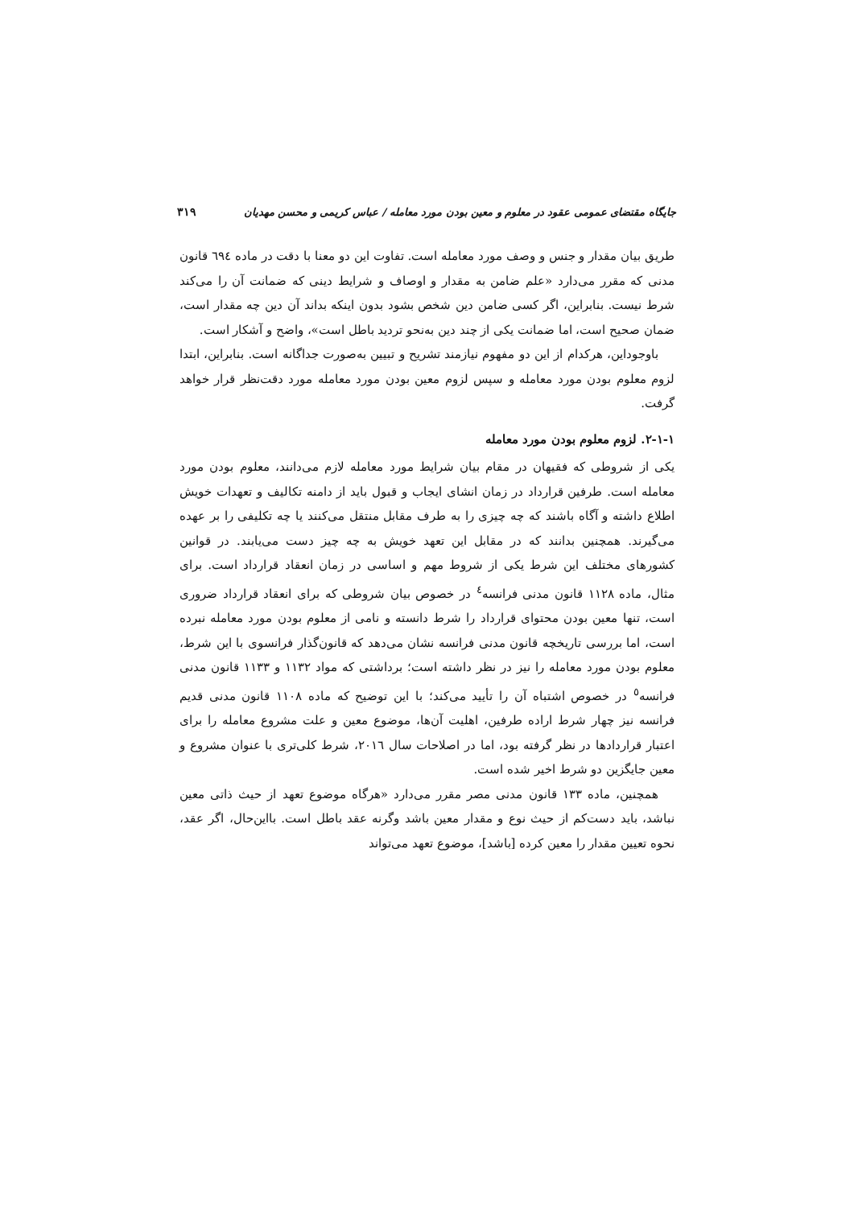جایگاه مقتضای عمومی عقود در معلوم و معین بودن مورد معامله / عباس کریمی و محسن مهدیان ۳۱۹
طریق بیان مقدار و جنس و وصف مورد معامله است. تفاوت این دو معنا با دقت در ماده ٦٩٤ قانون مدنی که مقرر می‌دارد «علم ضامن به مقدار و اوصاف و شرایط دینی که ضمانت آن را می‌کند شرط نیست. بنابراین، اگر کسی ضامن دین شخص بشود بدون اینکه بداند آن دین چه مقدار است، ضمان صحیح است، اما ضمانت یکی از چند دین به‌نحو تردید باطل است»، واضح و آشکار است.
باوجوداین، هرکدام از این دو مفهوم نیازمند تشریح و تبیین به‌صورت جداگانه است. بنابراین، ابتدا لزوم معلوم بودن مورد معامله و سپس لزوم معین بودن مورد معامله مورد دقت‌نظر قرار خواهد گرفت.
۲-۱-۱. لزوم معلوم بودن مورد معامله
یکی از شروطی که فقیهان در مقام بیان شرایط مورد معامله لازم می‌دانند، معلوم بودن مورد معامله است. طرفین قرارداد در زمان انشای ایجاب و قبول باید از دامنه تکالیف و تعهدات خویش اطلاع داشته و آگاه باشند که چه چیزی را به طرف مقابل منتقل می‌کنند یا چه تکلیفی را بر عهده می‌گیرند. همچنین بدانند که در مقابل این تعهد خویش به چه چیز دست می‌یابند. در قوانین کشورهای مختلف این شرط یکی از شروط مهم و اساسی در زمان انعقاد قرارداد است. برای مثال، ماده ۱۱۲۸ قانون مدنی فرانسه<sup>٤</sup> در خصوص بیان شروطی که برای انعقاد قرارداد ضروری است، تنها معین بودن محتوای قرارداد را شرط دانسته و نامی از معلوم بودن مورد معامله نبرده است، اما بررسی تاریخچه قانون مدنی فرانسه نشان می‌دهد که قانون‌گذار فرانسوی با این شرط، معلوم بودن مورد معامله را نیز در نظر داشته است؛ برداشتی که مواد ۱۱۳۲ و ۱۱۳۳ قانون مدنی فرانسه<sup>٥</sup> در خصوص اشتباه آن را تأیید می‌کند؛ با این توضیح که ماده ۱۱۰۸ قانون مدنی قدیم فرانسه نیز چهار شرط اراده طرفین، اهلیت آن‌ها، موضوع معین و علت مشروع معامله را برای اعتبار قراردادها در نظر گرفته بود، اما در اصلاحات سال ۲۰۱٦، شرط کلی‌تری با عنوان مشروع و معین جایگزین دو شرط اخیر شده است.
همچنین، ماده ۱۳۳ قانون مدنی مصر مقرر می‌دارد «هرگاه موضوع تعهد از حیث ذاتی معین نباشد، باید دست‌کم از حیث نوع و مقدار معین باشد وگرنه عقد باطل است. بااین‌حال، اگر عقد، نحوه تعیین مقدار را معین کرده [باشد]، موضوع تعهد می‌تواند